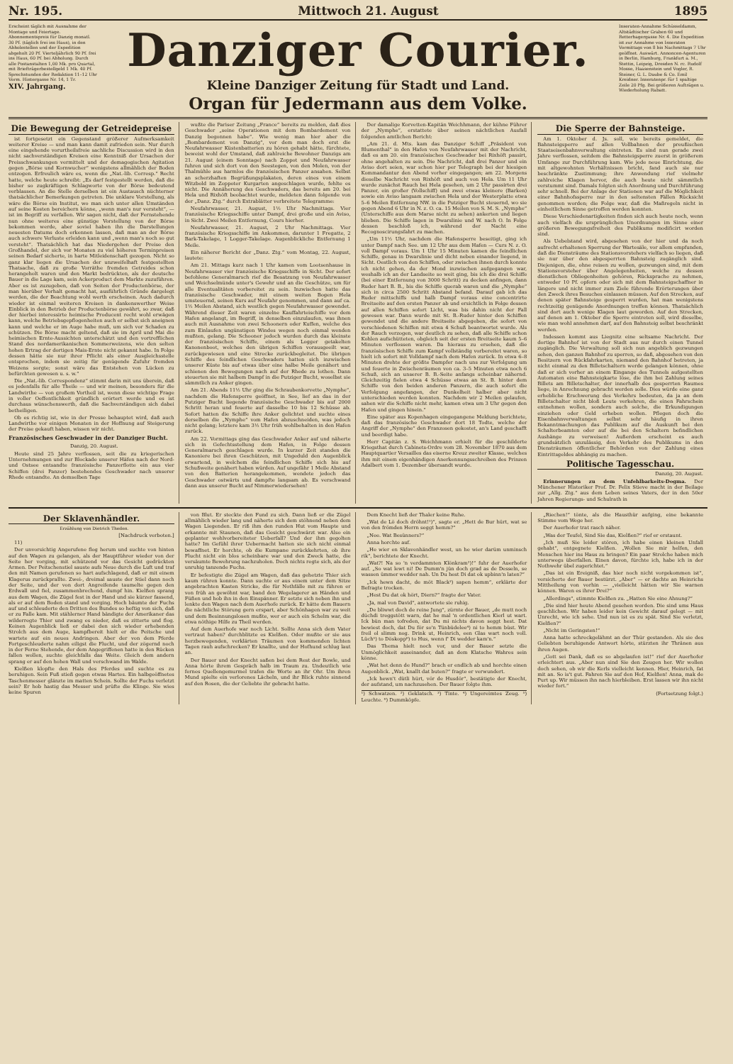Nr. 195. Mittwoch 21. August 1895
Erscheint täglich mit Ausnahme der Montage und Feiertage. Abonnementspreis für Danzig monatl. 30 Pf. (täglich frei ins Haus), in den Abholestellen und der Expedition abgeholt 20 Pf. Vierteljährlich 90 Pf. frei ins Haus, 60 Pf. bei Abholung. Durch alle Postanstalten 1,00 Mk. pro Quartal, mit Briefträgerbestellgeld 1 Mk. 40 Pf. Sprechstunden der Redaktion 11–12 Uhr Vorm. Hintergasse Nr. 14, 1 Tr.
XIV. Jahrgang.
Danziger Courier.
Kleine Danziger Zeitung für Stadt und Land.
Organ für Jedermann aus dem Volke.
Inseraten-Annahme Schüsseldamm, Altstädtischer Graben 60 und Retterhagergasse Nr. 4. Die Expedition ist zur Annahme von Inseraten Vormittags von 8 bis Nachmittags 7 Uhr geöffnet. Auswärt. Annoncen-Agenturen in Berlin, Hamburg, Frankfurt a. M., Stettin, Leipzig, Dresden N. rc. Rudolf Mosse, Haasenstein und Vogler, R. Steiner, G. L. Daube & Co. Emil Kreidner. Inseratenpr. für 1 spaltige Zeile 20 Pfg. Bei größeren Aufträgen u. Wiederholung Rabatt.
Die Bewegung der Getreidepreise
ist fortgesetzt ein Gegenstand größerer Aufmerksamkeit weiterer Kreise — und man kann damit zufrieden sein. Nur durch eine eingehende vorurtheilsfreie sachliche Discussion wird in den nicht sachverständigen Kreisen eine Kenntniß der Ursachen der Preisschwankungen vermittelt und der demagogischen Agitation gegen „Börse und Kornwucher“ wenigstens allmählich der Boden entzogen. Erfreulich wäre es, wenn die „Nat.-lib. Corresp.“ Recht hatte, welche heute schreibt: „Es darf festgestellt werden, daß die bisher so zugkräftigen Schlagworte von der Börse bedeutend verblassen. An die Stelle derselben ist ein Austausch nüchterner thatsächlicher Bemerkungen getreten. Die unklare Vorstellung, als wäre die Börse ein Institut, wo man sich unter allen Umständen auf seine Kosten bereichern könne, „wenn man's nur versteht“, — ist im Begriff zu verfallen. Wir sagen nicht, daß der Fernstehende nun ohne weiteres eine günstige Vorstellung von der Börse bekommen werde, aber soviel haben ihn die Darstellungen neuesten Datums doch erkennen lassen, daß man an der Börse auch schwere Verluste erleiden kann und „wenn man's noch so gut versteht“. Thatsächlich hat das Niedergehen der Preise den Großhandel, der sich vor Monaten zu viel höheren Terminpreisen seinen Bedarf sicherte, in harte Mitleidenschaft gezogen. Nicht so ganz klar liegen die Ursachen der unzweifelhaft festgestellten Thatsache, daß zu große Vorräthe fremden Getreides schon herangeholt waren und den Markt bedrückten, als der deutsche Bauer in die Lage kam, sein Ackerproduct dem Markte zuzuführen. Aber es ist zuzugeben, daß von Seiten der Productenbörse, der man hierüber Vorhalt gemacht hat, ausführlich Gründe dargelegt werden, die der Beachtung wohl werth erscheinen. Auch dadurch wieder ist einmal weiteren Kreisen in dankenswerther Weise Einblick in den Betrieb der Productenbörse gewährt, so zwar, daß der hierbei interessirte heimische Producent recht wohl erwägen kann, welche Betriebsgepflogenheiten auch er selbst sich aneignen kann und welche er im Auge habe muß, um sich vor Schaden zu schützen. Die Börse macht geltend, daß sie im April und Mai die heimischen Ernte-Aussichten unterschätzt und den vortrefflichen Stand des nordamerikanischen Sommerweizens, wie den selten hohen Ertrag der dortigen Mais-Ernte nicht gekannt habe. In Folge dessen hätte sie nur ihrer Pflicht als einer Ausgleichsstelle entsprochen, indem sie zeitig für genügende Zufuhr fremden Weizens sorgte; sonst wäre das Entstehen von Lücken zu befürchten gewesen u. s. w.“
Die „Nat.-lib. Correspondenz“ stimmt darin mit uns überein, daß es jedenfalls für alle Theile — und wir meinen, besonders für die Landwirthe — von großem Vortheil ist, wenn diese wichtige Frage in voller Oeffentlichkeit gründlich erörtert werde und es ist durchaus wünschenswerth, daß die Sachverständigen sich dabei betheiligen.
Ob es richtig ist, wie in der Presse behauptet wird, daß auch Landwirthe vor einigen Monaten in der Hoffnung auf Steigerung der Preise gekauft haben, wissen wir nicht.
Französisches Geschwader in der Danziger Bucht.
Danzig, 20. August.
Heute sind 25 Jahre verflossen, seit die zu kriegerischen Unternehmungen und zur Blockade unserer Häfen nach der Nord- und Ostsee entsandte französische Panzerflotte ein aus vier Schiffen (drei Panzer) bestehendes Geschwader nach unserer Rhede entsandte. An demselben Tage
wußte die Pariser Zeitung „France“ bereits zu melden, daß dies Geschwader „seine Operationen mit dem Bombardement von Danzig begonnen habe“. Wie wenig man hier aber die „Bombardement von Danzig“, vor dem man doch erst die Neufahrwasser Küstenbatterien zu hören gehabt hätte, fürchtete, beweist wohl der Umstand, daß zahlreiche Bewohner Danzigs am 21. August (einem Sonntage) nach Zoppot und Neufahrwasser fuhren und sich dort von den Seestegen, von den Molen, von der Thalmühle aus harmlos die französischen Panzer ansahen. Selbst an scherzhaften Begrüßungsplakaten, deren eines von einem Witzbold im Zoppoter Kurgarten angeschlagen wurde, fehlte es nicht. Die Annäherung des Geschwaders, das bereits am 20. bei Hela und Rixhöft beobachtet wurde, meldeten dann folgende von der „Danz. Ztg.“ durch Extrablätter verbreitete Telegramme:
Neufahrwasser, 21. August, 1½ Uhr Nachmittags. Vier französische Kriegsschiffe unter Dampf, drei große und ein Aviso, in Sicht. Zwei Meilen Entfernung, Cours hierher.
Neufahrwasser, 21. August, 2 Uhr Nachmittags. Vier französische Kriegsschiffe im Ankommen, darunter 1 Fregatte, 2 Bark-Takelage, 1 Logger-Takelage. Augenblickliche Entfernung 1 Meile.
Ein näherer Bericht der „Danz. Ztg.“ vom Montag, 22. August, lautete:
Am 21. Mittags kurz nach 1 Uhr kamen vom Lootsenhause in Neufahrwasser vier französische Kriegsschiffe in Sicht. Der sofort befohlene Generalmarsch rief die Besatzung von Neufahrwasser und Weichselmünde unter's Gewehr und an die Geschütze, um für alle Eventualitäten vorbereitet zu sein. Inzwischen hatte das französische Geschwader, mit einem weiten Bogen Hela umsteuernd, seinen Kurs auf Neufahr genommen, und dann auf ca. 1½ Meilen Abstand, sich westlich gegen Neufahrwasser gewendet. Während dieser Zeit waren einzelne Kauffahrteischiffe vor dem Hafen angelangt, im Begriff, in denselben einzulaufen, was ihnen auch mit Ausnahme von zwei Schoonern oder Kuffen, welche des zum Einlaufen ungünstigen Windes wegen noch einmal wenden mußten, gelang. Die Schooner jedoch wurden durch das kleinste der französischen Schiffe, einem als Logger getakelten Kanonenboot, welches den übrigen Schiffen vorausgeeilt war, zurückgewiesen und eine Strecke zurückbegleitet. Die übrigen Schiffe des feindlichen Geschwaders hatten sich inzwischen unserer Küste bis auf etwas über eine halbe Meile genähert und schienen den Bewegungen nach auf der Rhede zu lothen. Dann steuerten sie mit halbem Dampf in die Putziger Bucht, woselbst sie sämmtlich zu Anker gingen.
Am 21. Abends 11½ Uhr ging die Schraubenkorvette „Nymphe“, nachdem die Hafensperre geöffnet, in See, lief an das in der Putziger Bucht liegende französische Geschwader bis auf 2000 Schritt heran und feuerte auf dasselbe 10 bis 12 Schüsse ab. Sofort hatten die Schiffe ihre Anker gelichtet und suchte eines derselben die „Nymphe“ vom Hafen abzuschneiden, was jedoch nicht gelang; letztere kam 3½ Uhr früh wohlbehalten in den Hafen zurück.
Am 22. Vormittags ging das Geschwader Anker auf und näherte sich in Gefechtsstellung dem Hafen, in Folge dessen Generalmarsch geschlagen wurde. In kurzer Zeit standen die Kanoniere bei ihren Geschützen, mit Ungeduld den Augenblick erwartend, in welchem die feindlichen Schiffe sich bis auf Schußweite genähert haben würden. Auf ungefähr 1 Meile Abstand von den Batterien herangekommen, wendete jedoch das Geschwader ostwärts und dampfte langsam ab. Es verschwand dann aus unserer Bucht auf Nimmerwiedersehen!
Der damalige Korvetten-Kapitän Weichhmann, der kühne Führer der „Nymphe“, erstattete über seinen nächtlichen Ausfall folgenden amtlichen Bericht:
„Am 21. d. Mts. kam das Danziger Schiff „Präsident von Blumenthal“ in den Hafen von Neufahrwasser mit der Nachricht, daß es am 20. ein französisches Geschwader bei Rixhöft passirt, ohne angehalten zu sein. Die Nachricht, daß drei Panzer und ein Aviso dort seien, war schon hier per Telegraph bei der hiesigen Kommandantur den Abend vorher eingegangen; am 22. Morgens dieselbe Nachricht von Rixhöft und auch von Hela. Um 11 Uhr wurde zunächst Rauch bei Hela gesehen, um 2 Uhr passirten drei Panzer, ein großer (Vollschiff) und zwei etwas kleinere (Barken) sowie ein Aviso langsam zwischen Hela und der Westerplatte etwa 5–6 Meilen Entfernung NW. in die Putziger Bucht steuernd, wo sie gegen Abend 6 Uhr in N. z. O. ca. 15 Meilen von S. M. S. „Nymphe“ (Unterschiffe aus dem Marse nicht zu sehen) ankerten und liegen blieben. Die Schiffe lagen in Dwarslinie und W. nach O. In Folge dessen beschloß ich, während der Nacht eine Recognoscirungsfahrt zu machen.
„Um 11½ Uhr, nachdem die Hafensperre beseitigt, ging ich unter Dampf nach See. um 12 Uhr aus dem Hafen — Curs N. z. O. voll Dampf voraus. Um 1 Uhr 15 Minuten kamen die feindlichen Schiffe, genau in Dwarslinie und dicht neben einander liegend, in Sicht. Oestlich von den Schiffen, oder zwischen ihnen durch konnte ich nicht gehen, da der Mond inzwischen aufgegangen war, weshalb ich an der Landseite so weit ging, bis ich die drei Schiffe (bei einer Entfernung von 3000 Schritt) zu decken anfingen, dann Ruder hart B. B., bis die Schiffe querab waren und die „Nymphe“ sich in circa 2500 Schritt Abstand befand. Darauf gab ich das Ruder mittschiffs und halb Dampf voraus eine concentrirte Breitseite auf den ersten Panzer ab und ersichtlich in Folge dessen auf allen Schiffen sofort Licht, was bis dahin nicht der Fall gewesen war. Dann wurde mit St. B.-Ruder hinter den Schiffen gewendet und die andere Breitseite abgegeben, die sofort von verschiedenen Schiffen mit etwa 4 Schuß beantwortet wurde. Als der Rauch verzogen, war deutlich zu sehen, daß alle Schiffe schon Kohlen aufschütteten, obgleich seit der ersten Breitseite kaum 5–6 Minuten verflossen waren. Da hieraus zu ersehen, daß die französischen Schiffe zum Kampf vollständig vorbereitet waren, so hielt ich sofort mit Volldampf nach dem Hafen zurück. In etwa 6–8 Minuten drehte der größte Dampfer nach uns zur Verfolgung um und feuerte in Zwischenräumen von ca. 3–5 Minuten etwa noch 6 Schuß, sich an unserer B. B.-Seite anfangs scheinbar nähernd. Gleichzeitig fielen etwa 4 Schüsse etwas an St. B. hinter dem Schiffe von den beiden anderen Panzern, die auch sofort die Verfolgung angefangen, der Dunkelheit halber aber nicht unterschieden werden konnten. Nachdem wir 2 Meilen gelaufen, sahen wir die Schiffe nicht mehr, kamen etwa um 3 Uhr gegen den Hafen und gingen hinein.“
Eine später aus Kopenhagen eingegangene Meldung berichtete, daß das französische Geschwader dort 18 Todte, welche der Angriff der „Nymphe“ den Franzosen gekostet, an's Land geschafft und beerdigt habe.
Herr Capitän z. S. Weichhmann erhielt für die geschilderte Kriegsthat durch Cabinets-Ordre vom 28. November 1870 aus dem Hauptquartier Versailles das eiserne Kreuz zweiter Klasse, welches ihm mit einem eigenhändigen Anerkennungsschreiben des Prinzen Adalbert vom 1. Dezember übersandt wurde.
Die Sperre der Bahnsteige.
Am 1. Oktober d. Js. soll, wie bereits gemeldet, die Bahnsteigsperre auf allen Vollbahnen der preußischen Staatseisenbahnverwaltung eintreten. Es sind nun gerade zwei Jahre verflossen, seitdem die Bahnsteigsperre zuerst in größerem Umfange zur Durchführung kam. Wie jede neue Einrichtung, die mit altgewohnten Verhältnissen bricht, fand auch sie nur beschränkte Zustimmung; ihre Anwendung rief vielmehr zahlreiche Klagen hervor, die auch heute nicht sämmtlich verstummt sind. Damals folgten sich Anordnung und Durchführung sehr schnell. Bei der Anlage der Stationen war auf die Möglichkeit einer Bahnhofssperre nur in den seltensten Fällen Rücksicht genommen worden; die Folge war, daß die Maßregeln nicht in einheitlichem Sinne getroffen werden konnten.
Diese Verschiedenartigkeiten finden sich auch heute noch, wenn auch vielfach die ursprünglichen Unordnungen im Sinne einer größeren Bewegungsfreiheit des Publikums modificirt worden sind.
Als Uebelstand wird, abgesehen von der hier und da noch aufrecht erhaltenen Sperrung der Wartesäle, vor allem empfunden, daß die Diensträume des Stationsvorstehers vielfach so liegen, daß sie nur über den abgesperrten Bahnsteig zugänglich sind. Diejenigen, die, ohne reisen zu wollen, gezwungen sind, mit dem Stationsvorsteher über Angelegenheiten, welche zu dessen dienstlichen Obliegenheiten gehören, Rücksprache zu nehmen, entweder 10 Pf. opfern oder sich mit dem Bahnsteigschaffner in längere und nicht immer zum Ziele führende Erörterungen über den Zweck ihres Besuches einlassen müssen. Auf den Strecken, auf denen später Bahnsteige gesperrt wurden, hat man wenigstens rechtzeitig genügende Anordnungen treffen können. Thatsächlich sind dort auch wenige Klagen laut geworden. Auf den Strecken, auf denen am 1. Oktober die Sperre eintreten soll, wird dieselbe, wie man wohl annehmen darf, auf den Bahnsteig selbst beschränkt werden.
Indessen kommt aus Liegnitz eine seltsame Nachricht. Der dortige Bahnhof ist von der Stadt aus nur durch einen Tunnel zugänglich. Die Verwaltung soll sich nun angeblich gezwungen sehen, den ganzen Bahnhof zu sperren, so daß, abgesehen von den Besitzern von Rückfahrkarten, niemand den Bahnhof betreten, ja nicht einmal zu den Billetschaltern werde gelangen können, ohne daß er sich vorher an einem Eingange des Tunnels aufgestellten Automaten eine Bahnsteigkarte löse, die ihm bei Zahlung seines Billets am Billetschalter, der innerhalb des gesperrten Raumes liege, in Anrechnung gebracht werden solle. Dies würde eine ganz erhebliche Erschwerung des Verkehrs bedeuten, da ja an dem Billetschalter nicht bloß Leute verkehren, die einen Fahrschein entnehmen wollen, sondern auch solche, die Erkundigungen einziehen oder Geld erheben wollen. Pflegen doch die Eisenbahnverwaltungen selbst sehr häufig in ihren Bekanntmachungen das Publikum auf die Auskunft bei den Schalterbeamten oder auf die bei den Schaltern befindlichen Aushänge zu verweisen! Außerdem erscheint es auch grundsätzlich unzulässig, den Verkehr des Publikums in den Diensträumen öffentlicher Behörden von der Zahlung eines Eintrittsgeldes abhängig zu machen.
Politische Tagesschau.
Danzig, 20. August.
Erinnerungen zu dem Unfehlbarkeits-Dogma. Der Münchener Historiker Prof. Dr. Felix Stieve macht in der Beilage zur „Allg. Ztg.“ aus dem Leben seines Vaters, der in den 50er Jahren Regierungs- und Schulrath in
Der Sklavenhändler.
Erzählung von Dietrich Theden.
[Nachdruck verboten.]
11)
Der unvorsichtig Angerufene flog herum und suchte von hinten auf den Wagen zu gelangen, als der Hauptführer wieder von der Seite her vorging, mit schützend vor das Gesicht gedrückten Armen. Der Peitschenstiel sauste aufs Neue durch die Luft und traf den mit Namen gerufenen so hart aufschlagend, daß er mit einem Klagerus zurückprallte. Zwei-, dreimal sauste der Stiel dann noch der Seite, und der von dort Angreifende taumelte gegen den Erdwall und fiel, zusammenbrechend, dumpf hin. Kielßen sprang aus dem Wagen, die Zügel fest in der Hand und sie kürzer fassend, als er auf dem Boden stand und vorging. Hoch bäumte der Fuchs auf und schleuderte den Dritten des Bundes so heftig von sich, daß er zu Falle kam. Mit stählerner Hand bändigte der Amerikaner das wilderregte Thier und zwang es nieder, daß es zitterte und flog. Keinen Augenblick ließ er dabei den sich wieder erhebenden Strolch aus dem Auge, kampfbereit hielt er die Peitsche und wartete auf ein neues Andringen. Aber der von dem Pferde Fortgeschleuderte nahm eiligst die Flucht, und der zögernd noch in der Ferne Stehende, der dem Angegriffenen hatte in den Rücken fallen wollen, suchte gleichfalls das Weite. Gleich dem andern sprang er auf den hohen Wall und verschwand im Walde.
Kielßen klopfte den Hals des Pferdes und suchte es zu beruhigen. Sein Fuß stieß gegen etwas Hartes. Ein halbgeöffnetes Taschenmesser glänzte im matten Schein. Sollte der Fuchs verletzt sein? Er hob hastig das Messer und prüfte die Klinge. Sie wies keine Spuren
von Blut. Er steckte den Fund zu sich. Dann ließ er die Zügel allmählich wieder lang und näherte sich dem stöhnend neben dem Wagen Liegenden. Er riß ihm den runden Hut vom Haupte und erkannte mit Staunen, daß das Gesicht geschwärzt war. Also ein geplanter wohlvorbereiteter Ueberfall? Und der ihm gegolten hatte? Im Gefühl ihrer Uebermacht hatten sie sich nicht einmal bewaffnet. Er horchte, ob die Kumpane zurückkehrten, ob ihre Flucht nicht ein blos scheinbare war und den Zweck hatte, die versäumte Bewehrung nachzuholen. Doch nichts regte sich, als der unruhig tanzende Fuchs.
Er befestigte die Zügel am Wagen, daß das gehetzte Thier sich kaum rühren konnte. Dann suchte er aus einem unter dem Sitze angebrachten Kasten Stricke, die für Nothfälle mit zu führen er von früh an gewöhnt war, band den Wegelagerer an Händen und Füßen und hob ihn in den Einspänner. Er setzte sich neben ihn und lenkte den Wagen nach dem Auerhofe zurück. Er hätte dem Bauern die nächtliche Störung gern erspart, aber Schönhagen war zu weit und dem Besinnungslosen mußte, wer er auch ein Schelm war, die etwa nöthige Hilfe zu Theil werden.
Auf dem Auerhofe war noch Licht. Sollte Anna sich dem Vater vertraut haben? durchblitzte es Kielßen. Oder mußte er sie aus herzbewegenden, verklärten Träumen von kommenden lichten Tagen rauh aufschrecken? Er knallte, und der Hofhund schlug laut an.
Der Bauer und der Knecht saßen bei dem Rest der Bowle, und Anna hörte ihrem Gespräch halb im Traum zu. Undeutlich wie fernes Quellengemurmel trafen die Worte an ihr Ohr. Um ihren Mund spielte ein verlorenes Lächeln, und ihr Blick ruhte sinnend auf den Rosen, die der Geliebte ihr gebracht hatte.
Dem Knecht ließ der Thaler keine Ruhe.
„Wat de Lö doch dröhnt!¹)“, sagte er. „Hett de Bur hürt, wat se von den frömden Herrn seggt hemm?“
„Nee. Wat Besünners?“
Anna horchte auf.
„He wier en Sklavenhändler west, un he wier darüm unminsch rik“, berichtete der Knecht.
„Wat?! Na so 'n verdammten Klönkram²)!“ fuhr der Auerhofer auf. „So wat lewt ni! De Dumm'n jün doch grad as de Desseln, se wassen ümmer wedder nah. Un Du hest Di dat ok upbinn'n laten?“
„Ick hewn dacht, de möt Black³) sapen hemm“, erklärte der Befragte trocken.
„Hest Du dat ok hört, Diern?“ fragte der Vater.
„Ja, mal von David“, antwortete sie ruhig.
„De bliwwt doch de reine Jung“, zürnte der Bauer, „de mutt noch düchdi treggstött warn, dat he mal 'n ordentlichen Kierl ut wart. Ick bün man tofreden, dat Du mi nichts davon seggt hest. Dat bewiest doch, dat Du för so'n Tünbüdelee⁴) ni to hemm büst. Wir freil ol slimm nog. Drink ut, Heinrich, een Glas wart noch voll. Lüch⁵) to Döskopp⁶) to Hus, wenn f' Di wedder kam'n.“
Das Thema hielt noch vor, und der Bauer setzte die Unmöglichkeit auseinander, daß an dem Klatsche Wahres sein könne.
„Wat het denn de Hund?“ brach er endlich ab und horchte einen Augenblick. „Wat, knallt dat buten?“ fragte er verwundert.
„Ick hewn't dütli hürt, vör de Husdör“, bestätigte der Knecht, der aufstand, um nachzusehen. Der Bauer folgte ihm.
¹) Schwatzen. ²) Geklatsch. ³) Tinte. ⁴) Ungereimtes Zeug. ⁵) Leuchte. ⁶) Dummköpfe.
„Riechen!“ tönte, als die Hausthür aufging, eine bekannte Stimme vom Wege her.
Der Auerhofer trat rasch näher.
„Was der Teufel, Sind Sie das, Kielßen?“ rief er erstaunt.
„Ich muß Sie leider stören, ich habe einen kleinen Unfall gehabt“, entgegnete Kielßen. „Wollen Sie mir helfen, den Menschen hier ins Haus zu bringen? Ein paar Strolche haben mich unterwegs überfallen. Einen davon, fürchte ich, habe ich in der Nothwehr übel zugerichtet.“
„Das ist ein Ereigniß, das hier noch nicht vorgekommen ist“, versicherte der Bauer bestürzt. „Aber“ — er dachte an Heinrichs Mittheilung von vorhin — „vielleicht hätten wir Sie warnen können. Waren es ihrer Drei?“
„Allerdings“, stimmte Kielßen zu. „Hatten Sie eine Ahnung?“
„Die sind hier heute Abend gesehen worden. Die sind ums Haus geschlichen. Wir haben leider kein Gewicht darauf gelegt — mit Unrecht, wie ich sehe. Und nun ist es zu spät. Sind Sie verletzt, Kielßen?“
„Nicht im Geringsten!“
Anna hatte schreckgelähmt an der Thür gestanden. Als sie des Geliebten beruhigende Antwort hörte, stürzten ihr Thränen aus ihren Augen.
„Gott sei Dank, daß es so abgelaufen ist!“ rief der Auerhofer erleichtert aus. „Aber nun sind Sie den Zeugen her. Wir wollen doch sehen, ob wir die Kerls vielleicht kennen. Hier, Heinrich, fat mit an. So is't gut. Fahren Sie auf den Hof, Kielßen! Anna, mak de Purt up. Wir müssen ihn nach hierbleiben. Erst lassen wir ihn nicht wieder fort.“
(Fortsetzung folgt.)